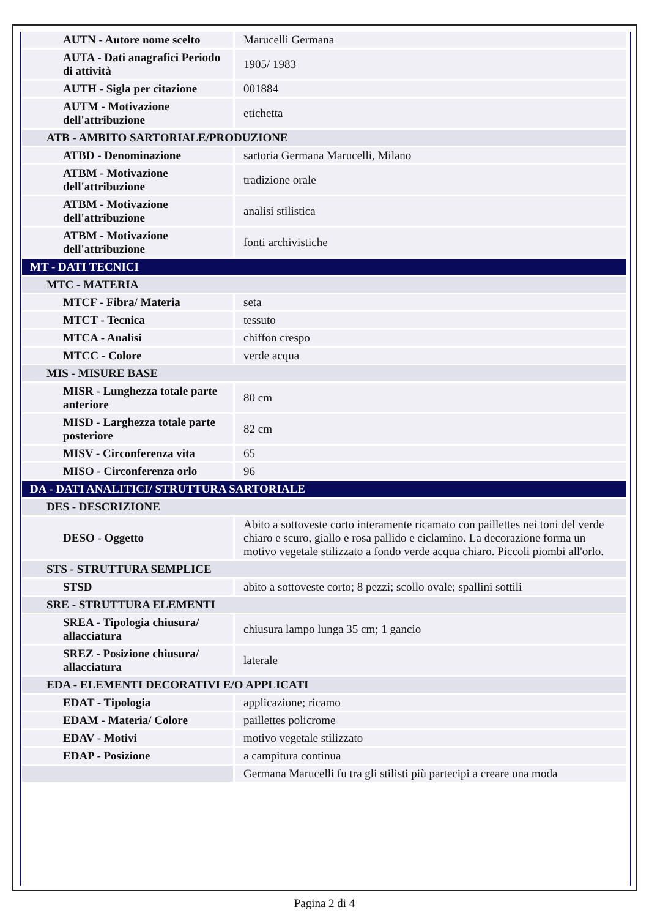| AUTN - Autore nome scelto | Marucelli Germana |
| AUTA - Dati anagrafici Periodo di attività | 1905/ 1983 |
| AUTH - Sigla per citazione | 001884 |
| AUTM - Motivazione dell'attribuzione | etichetta |
| ATB - AMBITO SARTORIALE/PRODUZIONE | |
| ATBD - Denominazione | sartoria Germana Marucelli, Milano |
| ATBM - Motivazione dell'attribuzione | tradizione orale |
| ATBM - Motivazione dell'attribuzione | analisi stilistica |
| ATBM - Motivazione dell'attribuzione | fonti archivistiche |
| MT - DATI TECNICI | |
| MTC - MATERIA | |
| MTCF - Fibra/ Materia | seta |
| MTCT - Tecnica | tessuto |
| MTCA - Analisi | chiffon crespo |
| MTCC - Colore | verde acqua |
| MIS - MISURE BASE | |
| MISR - Lunghezza totale parte anteriore | 80 cm |
| MISD - Larghezza totale parte posteriore | 82 cm |
| MISV - Circonferenza vita | 65 |
| MISO - Circonferenza orlo | 96 |
| DA - DATI ANALITICI/ STRUTTURA SARTORIALE | |
| DES - DESCRIZIONE | |
| DESO - Oggetto | Abito a sottoveste corto interamente ricamato con paillettes nei toni del verde chiaro e scuro, giallo e rosa pallido e ciclamino. La decorazione forma un motivo vegetale stilizzato a fondo verde acqua chiaro. Piccoli piombi all'orlo. |
| STS - STRUTTURA SEMPLICE | |
| STSD | abito a sottoveste corto; 8 pezzi; scollo ovale; spallini sottili |
| SRE - STRUTTURA ELEMENTI | |
| SREA - Tipologia chiusura/ allacciatura | chiusura lampo lunga 35 cm; 1 gancio |
| SREZ - Posizione chiusura/ allacciatura | laterale |
| EDA - ELEMENTI DECORATIVI E/O APPLICATI | |
| EDAT - Tipologia | applicazione; ricamo |
| EDAM - Materia/ Colore | paillettes policrome |
| EDAV - Motivi | motivo vegetale stilizzato |
| EDAP - Posizione | a campitura continua |
| | Germana Marucelli fu tra gli stilisti più partecipi a creare una moda |
Pagina 2 di 4